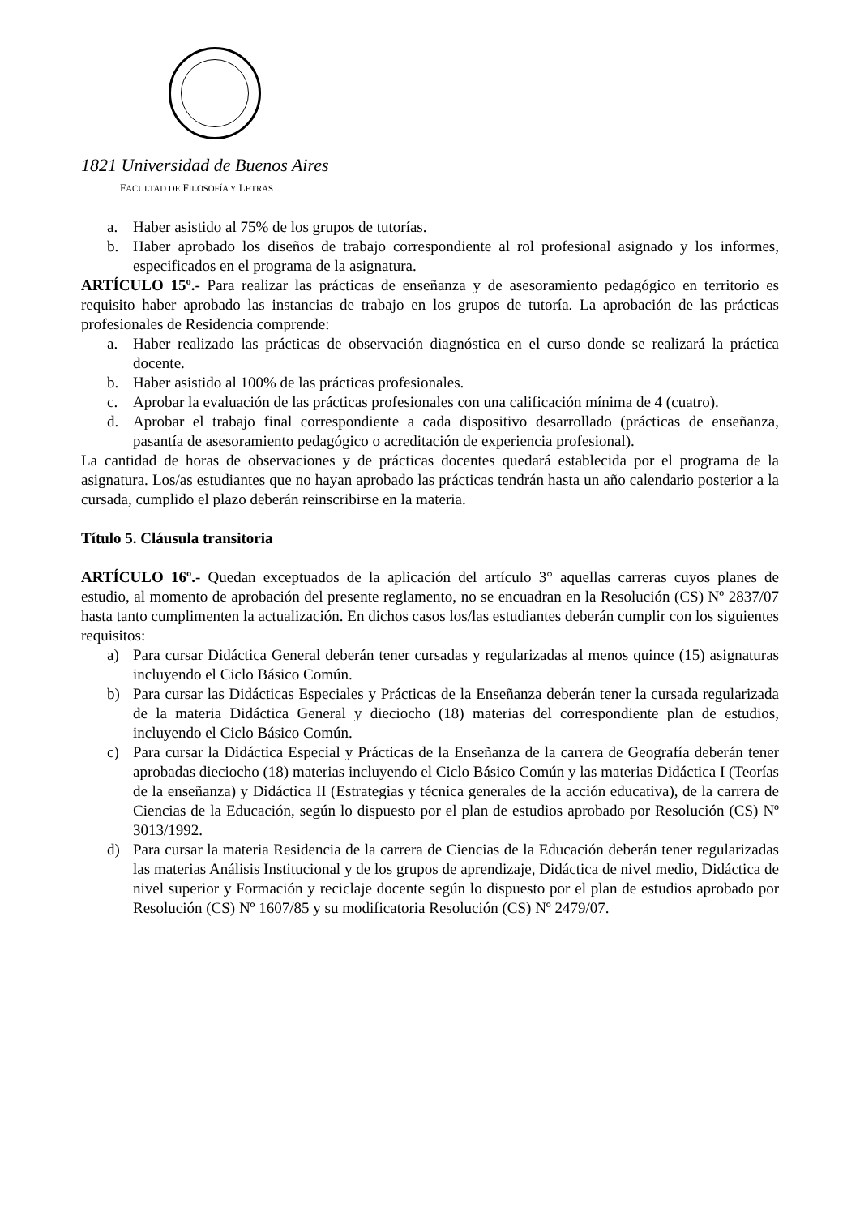1821 Universidad de Buenos Aires
FACULTAD DE FILOSOFÍA Y LETRAS
a. Haber asistido al 75% de los grupos de tutorías.
b. Haber aprobado los diseños de trabajo correspondiente al rol profesional asignado y los informes, especificados en el programa de la asignatura.
ARTÍCULO 15º.- Para realizar las prácticas de enseñanza y de asesoramiento pedagógico en territorio es requisito haber aprobado las instancias de trabajo en los grupos de tutoría. La aprobación de las prácticas profesionales de Residencia comprende:
a. Haber realizado las prácticas de observación diagnóstica en el curso donde se realizará la práctica docente.
b. Haber asistido al 100% de las prácticas profesionales.
c. Aprobar la evaluación de las prácticas profesionales con una calificación mínima de 4 (cuatro).
d. Aprobar el trabajo final correspondiente a cada dispositivo desarrollado (prácticas de enseñanza, pasantía de asesoramiento pedagógico o acreditación de experiencia profesional).
La cantidad de horas de observaciones y de prácticas docentes quedará establecida por el programa de la asignatura. Los/as estudiantes que no hayan aprobado las prácticas tendrán hasta un año calendario posterior a la cursada, cumplido el plazo deberán reinscribirse en la materia.
Título 5. Cláusula transitoria
ARTÍCULO 16º.- Quedan exceptuados de la aplicación del artículo 3° aquellas carreras cuyos planes de estudio, al momento de aprobación del presente reglamento, no se encuadran en la Resolución (CS) Nº 2837/07 hasta tanto cumplimenten la actualización. En dichos casos los/las estudiantes deberán cumplir con los siguientes requisitos:
a) Para cursar Didáctica General deberán tener cursadas y regularizadas al menos quince (15) asignaturas incluyendo el Ciclo Básico Común.
b) Para cursar las Didácticas Especiales y Prácticas de la Enseñanza deberán tener la cursada regularizada de la materia Didáctica General y dieciocho (18) materias del correspondiente plan de estudios, incluyendo el Ciclo Básico Común.
c) Para cursar la Didáctica Especial y Prácticas de la Enseñanza de la carrera de Geografía deberán tener aprobadas dieciocho (18) materias incluyendo el Ciclo Básico Común y las materias Didáctica I (Teorías de la enseñanza) y Didáctica II (Estrategias y técnica generales de la acción educativa), de la carrera de Ciencias de la Educación, según lo dispuesto por el plan de estudios aprobado por Resolución (CS) Nº 3013/1992.
d) Para cursar la materia Residencia de la carrera de Ciencias de la Educación deberán tener regularizadas las materias Análisis Institucional y de los grupos de aprendizaje, Didáctica de nivel medio, Didáctica de nivel superior y Formación y reciclaje docente según lo dispuesto por el plan de estudios aprobado por Resolución (CS) Nº 1607/85 y su modificatoria Resolución (CS) Nº 2479/07.